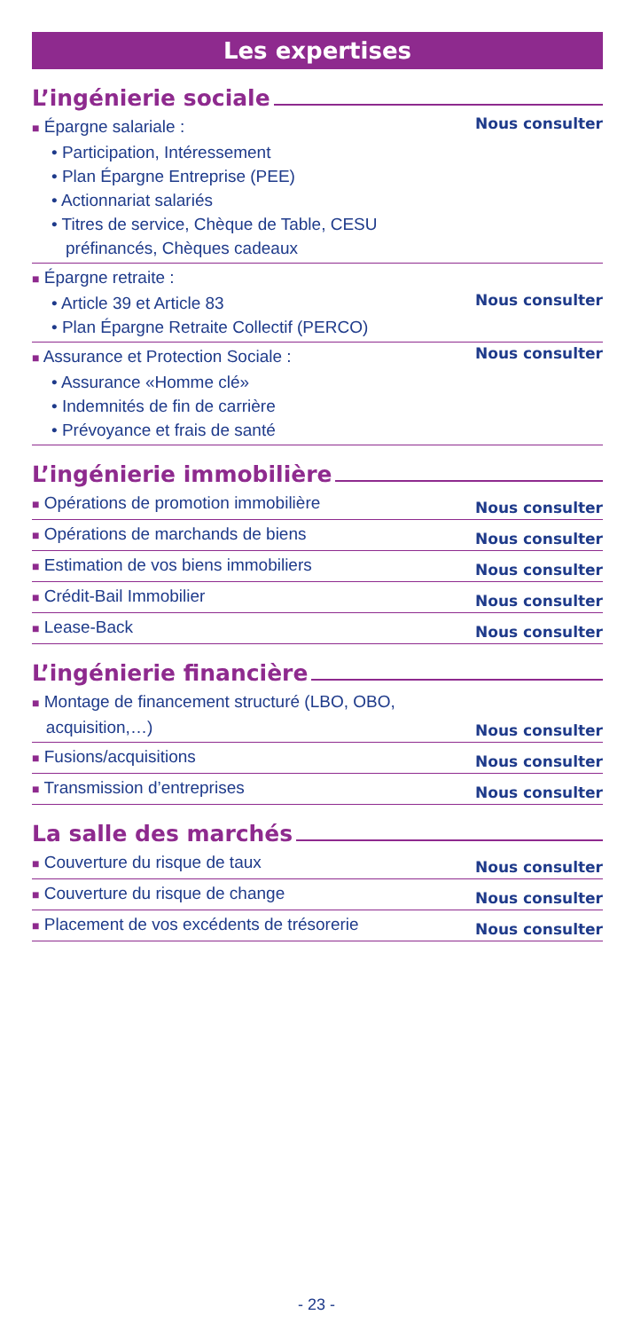Les expertises
L’ingénierie sociale
■ Épargne salariale :
• Participation, Intéressement
• Plan Épargne Entreprise (PEE)
• Actionnariat salariés
• Titres de service, Chèque de Table, CESU
préfinancés, Chèques cadeaux
Nous consulter
■ Épargne retraite :
• Article 39 et Article 83 Nous consulter
• Plan Épargne Retraite Collectif (PERCO)
■ Assurance et Protection Sociale : Nous consulter
• Assurance «Homme clé»
• Indemnités de fin de carrière
• Prévoyance et frais de santé
L’ingénierie immobilière
■ Opérations de promotion immobilière
Nous consulter
■ Opérations de marchands de biens
Nous consulter
■ Estimation de vos biens immobiliers
Nous consulter
■ Crédit-Bail Immobilier
Nous consulter
■ Lease-Back
Nous consulter
L’ingénierie financière
■ Montage de financement structuré (LBO, OBO,
acquisition,…)
Nous consulter
■ Fusions/acquisitions
Nous consulter
■ Transmission d’entreprises
Nous consulter
La salle des marchés
■ Couverture du risque de taux
Nous consulter
■ Couverture du risque de change
Nous consulter
■ Placement de vos excédents de trésorerie
Nous consulter
- 23 -